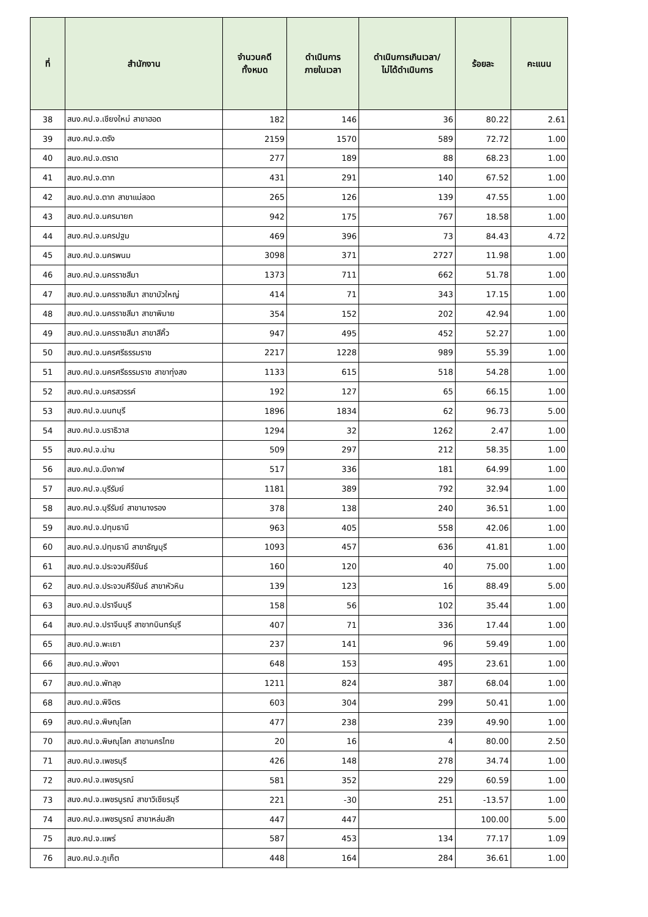| ที่ | สำนักงาน | จำนวนคดี ทั้งหมด | ดำเนินการ ภายในเวลา | ดำเนินการเกินเวลา/ ไม่ได้ดำเนินการ | ร้อยละ | คะแนน |
| --- | --- | --- | --- | --- | --- | --- |
| 38 | สนง.คป.จ.เชียงใหม่ สาขาฮอด | 182 | 146 | 36 | 80.22 | 2.61 |
| 39 | สนง.คป.จ.ตรัง | 2159 | 1570 | 589 | 72.72 | 1.00 |
| 40 | สนง.คป.จ.ตราด | 277 | 189 | 88 | 68.23 | 1.00 |
| 41 | สนง.คป.จ.ตาก | 431 | 291 | 140 | 67.52 | 1.00 |
| 42 | สนง.คป.จ.ตาก สาขาแม่สอด | 265 | 126 | 139 | 47.55 | 1.00 |
| 43 | สนง.คป.จ.นครนายก | 942 | 175 | 767 | 18.58 | 1.00 |
| 44 | สนง.คป.จ.นครปฐม | 469 | 396 | 73 | 84.43 | 4.72 |
| 45 | สนง.คป.จ.นครพนม | 3098 | 371 | 2727 | 11.98 | 1.00 |
| 46 | สนง.คป.จ.นครราชสีมา | 1373 | 711 | 662 | 51.78 | 1.00 |
| 47 | สนง.คป.จ.นครราชสีมา สาขาบัวใหญ่ | 414 | 71 | 343 | 17.15 | 1.00 |
| 48 | สนง.คป.จ.นครราชสีมา สาขาพิมาย | 354 | 152 | 202 | 42.94 | 1.00 |
| 49 | สนง.คป.จ.นครราชสีมา สาขาสีคิ้ว | 947 | 495 | 452 | 52.27 | 1.00 |
| 50 | สนง.คป.จ.นครศรีธรรมราช | 2217 | 1228 | 989 | 55.39 | 1.00 |
| 51 | สนง.คป.จ.นครศรีธรรมราช สาขาทุ่งสง | 1133 | 615 | 518 | 54.28 | 1.00 |
| 52 | สนง.คป.จ.นครสวรรค์ | 192 | 127 | 65 | 66.15 | 1.00 |
| 53 | สนง.คป.จ.นนทบุรี | 1896 | 1834 | 62 | 96.73 | 5.00 |
| 54 | สนง.คป.จ.นราธิวาส | 1294 | 32 | 1262 | 2.47 | 1.00 |
| 55 | สนง.คป.จ.น่าน | 509 | 297 | 212 | 58.35 | 1.00 |
| 56 | สนง.คป.จ.บึงกาฬ | 517 | 336 | 181 | 64.99 | 1.00 |
| 57 | สนง.คป.จ.บุรีรัมย์ | 1181 | 389 | 792 | 32.94 | 1.00 |
| 58 | สนง.คป.จ.บุรีรัมย์ สาขานางรอง | 378 | 138 | 240 | 36.51 | 1.00 |
| 59 | สนง.คป.จ.ปทุมธานี | 963 | 405 | 558 | 42.06 | 1.00 |
| 60 | สนง.คป.จ.ปทุมธานี สาขาธัญบุรี | 1093 | 457 | 636 | 41.81 | 1.00 |
| 61 | สนง.คป.จ.ประจวบคีรีขันธ์ | 160 | 120 | 40 | 75.00 | 1.00 |
| 62 | สนง.คป.จ.ประจวบคีรีขันธ์ สาขาหัวหิน | 139 | 123 | 16 | 88.49 | 5.00 |
| 63 | สนง.คป.จ.ปราจีนบุรี | 158 | 56 | 102 | 35.44 | 1.00 |
| 64 | สนง.คป.จ.ปราจีนบุรี สาขากบินทร์บุรี | 407 | 71 | 336 | 17.44 | 1.00 |
| 65 | สนง.คป.จ.พะเยา | 237 | 141 | 96 | 59.49 | 1.00 |
| 66 | สนง.คป.จ.พังงา | 648 | 153 | 495 | 23.61 | 1.00 |
| 67 | สนง.คป.จ.พัทลุง | 1211 | 824 | 387 | 68.04 | 1.00 |
| 68 | สนง.คป.จ.พิจิตร | 603 | 304 | 299 | 50.41 | 1.00 |
| 69 | สนง.คป.จ.พิษณุโลก | 477 | 238 | 239 | 49.90 | 1.00 |
| 70 | สนง.คป.จ.พิษณุโลก สาขานครไทย | 20 | 16 | 4 | 80.00 | 2.50 |
| 71 | สนง.คป.จ.เพชรบุรี | 426 | 148 | 278 | 34.74 | 1.00 |
| 72 | สนง.คป.จ.เพชรบูรณ์ | 581 | 352 | 229 | 60.59 | 1.00 |
| 73 | สนง.คป.จ.เพชรบูรณ์ สาขาวิเชียรบุรี | 221 | -30 | 251 | -13.57 | 1.00 |
| 74 | สนง.คป.จ.เพชรบูรณ์ สาขาหล่มสัก | 447 | 447 | | 100.00 | 5.00 |
| 75 | สนง.คป.จ.แพร่ | 587 | 453 | 134 | 77.17 | 1.09 |
| 76 | สนง.คป.จ.ภูเก็ต | 448 | 164 | 284 | 36.61 | 1.00 |